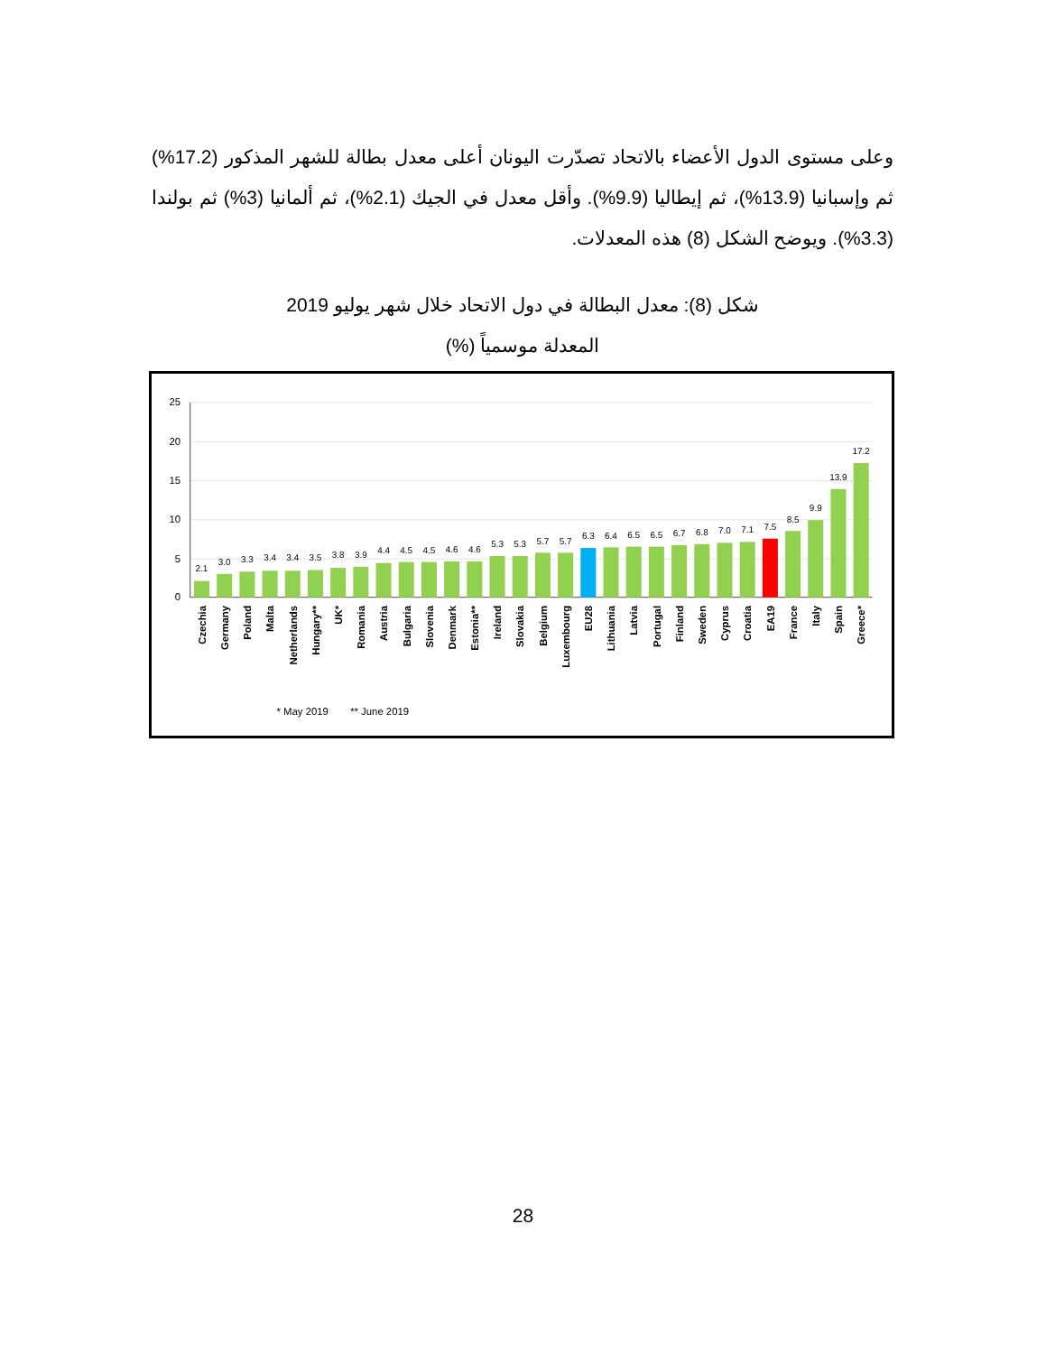وعلى مستوى الدول الأعضاء بالاتحاد تصدّرت اليونان أعلى معدل بطالة للشهر المذكور (17.2%) ثم وإسبانيا (13.9%)، ثم إيطاليا (9.9%). وأقل معدل في الجيك (2.1%)، ثم ألمانيا (3%) ثم بولندا (3.3%). ويوضح الشكل (8) هذه المعدلات.
شكل (8): معدل البطالة في دول الاتحاد خلال شهر يوليو 2019
المعدلة موسمياً (%)
25
20
15
10
5
0
2.1
3.0
3.3
3.4
3.4
3.5
3.8
3.9
4.4
4.5
4.5
4.6
4.6
5.3
5.3
5.7
5.7
6.3
6.4
6.5
6.5
6.7
6.8
7.0
7.1
7.5
8.5
9.9
13.9
17.2
Czechia
Germany
Poland
Malta
Netherlands
Hungary**
UK*
Romania
Austria
Bulgaria
Slovenia
Denmark
Estonia**
Ireland
Slovakia
Belgium
Luxembourg
EU28
Lithuania
Latvia
Portugal
Finland
Sweden
Cyprus
Croatia
EA19
France
Italy
Spain
Greece*
* May 2019
** June 2019
28